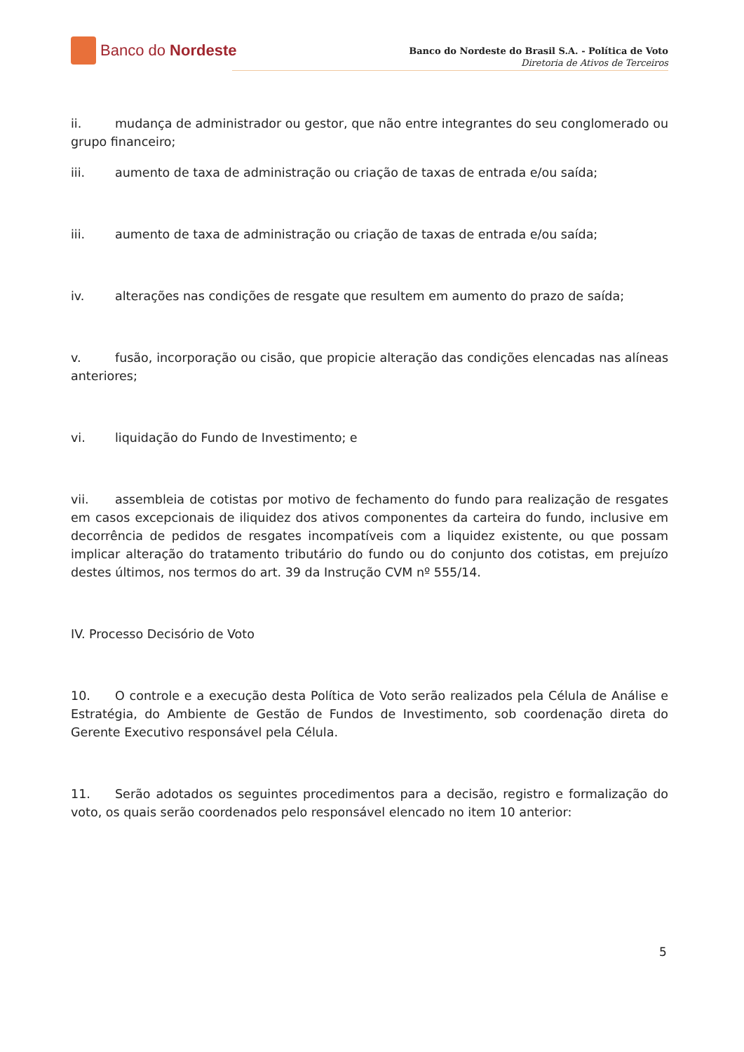Banco do Nordeste
Banco do Nordeste do Brasil S.A. - Política de Voto
Diretoria de Ativos de Terceiros
ii. mudança de administrador ou gestor, que não entre integrantes do seu conglomerado ou grupo financeiro;
iii. aumento de taxa de administração ou criação de taxas de entrada e/ou saída;
iii. aumento de taxa de administração ou criação de taxas de entrada e/ou saída;
iv. alterações nas condições de resgate que resultem em aumento do prazo de saída;
v. fusão, incorporação ou cisão, que propicie alteração das condições elencadas nas alíneas anteriores;
vi. liquidação do Fundo de Investimento; e
vii. assembleia de cotistas por motivo de fechamento do fundo para realização de resgates em casos excepcionais de iliquidez dos ativos componentes da carteira do fundo, inclusive em decorrência de pedidos de resgates incompatíveis com a liquidez existente, ou que possam implicar alteração do tratamento tributário do fundo ou do conjunto dos cotistas, em prejuízo destes últimos, nos termos do art. 39 da Instrução CVM nº 555/14.
IV. Processo Decisório de Voto
10. O controle e a execução desta Política de Voto serão realizados pela Célula de Análise e Estratégia, do Ambiente de Gestão de Fundos de Investimento, sob coordenação direta do Gerente Executivo responsável pela Célula.
11. Serão adotados os seguintes procedimentos para a decisão, registro e formalização do voto, os quais serão coordenados pelo responsável elencado no item 10 anterior:
5